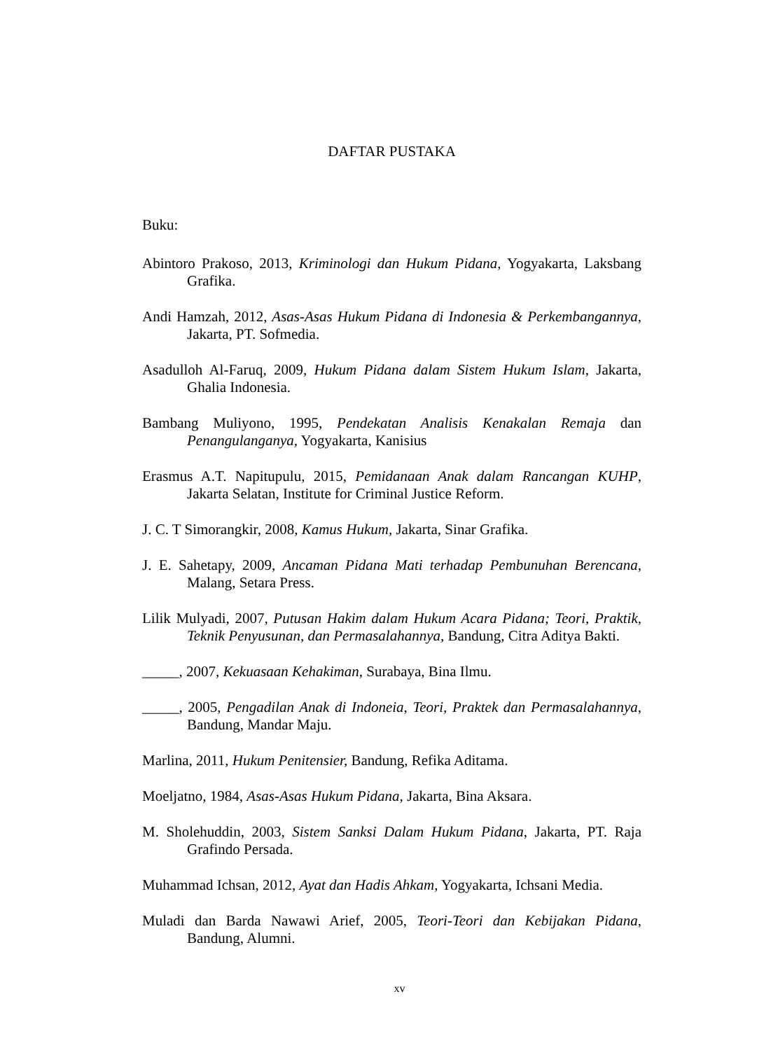DAFTAR PUSTAKA
Buku:
Abintoro Prakoso, 2013, Kriminologi dan Hukum Pidana, Yogyakarta, Laksbang Grafika.
Andi Hamzah, 2012, Asas-Asas Hukum Pidana di Indonesia & Perkembangannya, Jakarta, PT. Sofmedia.
Asadulloh Al-Faruq, 2009, Hukum Pidana dalam Sistem Hukum Islam, Jakarta, Ghalia Indonesia.
Bambang Muliyono, 1995, Pendekatan Analisis Kenakalan Remaja dan Penangulanganya, Yogyakarta, Kanisius
Erasmus A.T. Napitupulu, 2015, Pemidanaan Anak dalam Rancangan KUHP, Jakarta Selatan, Institute for Criminal Justice Reform.
J. C. T Simorangkir, 2008, Kamus Hukum, Jakarta, Sinar Grafika.
J. E. Sahetapy, 2009, Ancaman Pidana Mati terhadap Pembunuhan Berencana, Malang, Setara Press.
Lilik Mulyadi, 2007, Putusan Hakim dalam Hukum Acara Pidana; Teori, Praktik, Teknik Penyusunan, dan Permasalahannya, Bandung, Citra Aditya Bakti.
_____, 2007, Kekuasaan Kehakiman, Surabaya, Bina Ilmu.
_____, 2005, Pengadilan Anak di Indoneia, Teori, Praktek dan Permasalahannya, Bandung, Mandar Maju.
Marlina, 2011, Hukum Penitensier, Bandung, Refika Aditama.
Moeljatno, 1984, Asas-Asas Hukum Pidana, Jakarta, Bina Aksara.
M. Sholehuddin, 2003, Sistem Sanksi Dalam Hukum Pidana, Jakarta, PT. Raja Grafindo Persada.
Muhammad Ichsan, 2012, Ayat dan Hadis Ahkam, Yogyakarta, Ichsani Media.
Muladi dan Barda Nawawi Arief, 2005, Teori-Teori dan Kebijakan Pidana, Bandung, Alumni.
xv